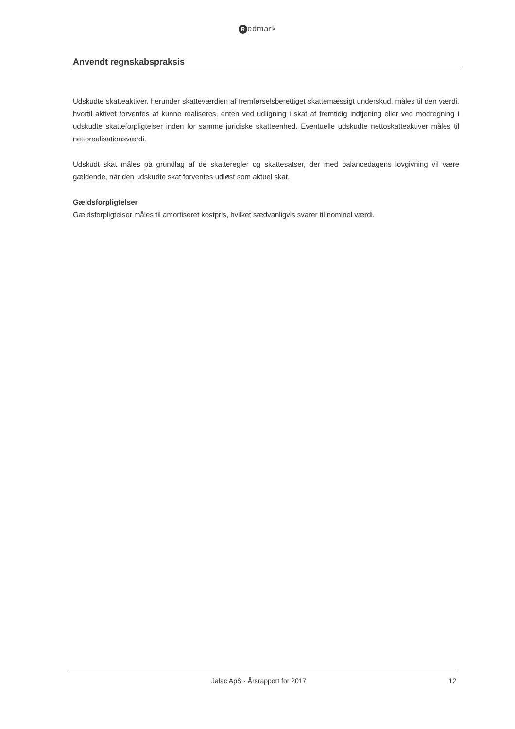Redmark
Anvendt regnskabspraksis
Udskudte skatteaktiver, herunder skatteværdien af fremførselsberettiget skattemæssigt underskud, måles til den værdi, hvortil aktivet forventes at kunne realiseres, enten ved udligning i skat af fremtidig indtjening eller ved modregning i udskudte skatteforpligtelser inden for samme juridiske skatteenhed. Eventuelle udskudte nettoskatteaktiver måles til nettorealisationsværdi.
Udskudt skat måles på grundlag af de skatteregler og skattesatser, der med balancedagens lovgivning vil være gældende, når den udskudte skat forventes udløst som aktuel skat.
Gældsforpligtelser
Gældsforpligtelser måles til amortiseret kostpris, hvilket sædvanligvis svarer til nominel værdi.
Jalac ApS · Årsrapport for 2017 12